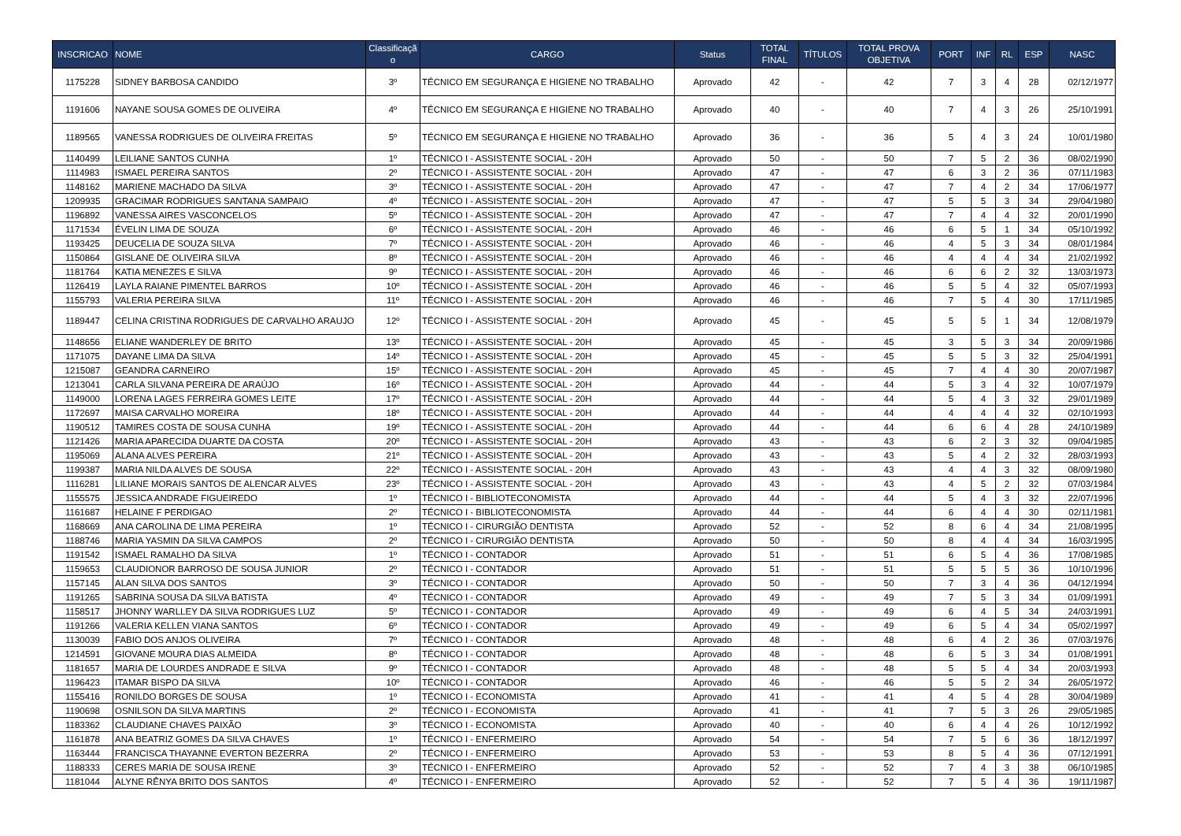| INSCRICAO | NOME | Classificaçã o | CARGO | Status | TOTAL FINAL | TÍTULOS | TOTAL PROVA OBJETIVA | PORT | INF | RL | ESP | NASC |
| --- | --- | --- | --- | --- | --- | --- | --- | --- | --- | --- | --- | --- |
| 1175228 | SIDNEY BARBOSA CANDIDO | 3º | TÉCNICO EM SEGURANÇA E HIGIENE NO TRABALHO | Aprovado | 42 | - | 42 | 7 | 3 | 4 | 28 | 02/12/1977 |
| 1191606 | NAYANE SOUSA GOMES DE OLIVEIRA | 4º | TÉCNICO EM SEGURANÇA E HIGIENE NO TRABALHO | Aprovado | 40 | - | 40 | 7 | 4 | 3 | 26 | 25/10/1991 |
| 1189565 | VANESSA RODRIGUES DE OLIVEIRA FREITAS | 5º | TÉCNICO EM SEGURANÇA E HIGIENE NO TRABALHO | Aprovado | 36 | - | 36 | 5 | 4 | 3 | 24 | 10/01/1980 |
| 1140499 | LEILIANE SANTOS CUNHA | 1º | TÉCNICO I - ASSISTENTE SOCIAL - 20H | Aprovado | 50 | - | 50 | 7 | 5 | 2 | 36 | 08/02/1990 |
| 1114983 | ISMAEL PEREIRA SANTOS | 2º | TÉCNICO I - ASSISTENTE SOCIAL - 20H | Aprovado | 47 | - | 47 | 6 | 3 | 2 | 36 | 07/11/1983 |
| 1148162 | MARIENE MACHADO DA SILVA | 3º | TÉCNICO I - ASSISTENTE SOCIAL - 20H | Aprovado | 47 | - | 47 | 7 | 4 | 2 | 34 | 17/06/1977 |
| 1209935 | GRACIMAR RODRIGUES SANTANA SAMPAIO | 4º | TÉCNICO I - ASSISTENTE SOCIAL - 20H | Aprovado | 47 | - | 47 | 5 | 5 | 3 | 34 | 29/04/1980 |
| 1196892 | VANESSA AIRES VASCONCELOS | 5º | TÉCNICO I - ASSISTENTE SOCIAL - 20H | Aprovado | 47 | - | 47 | 7 | 4 | 4 | 32 | 20/01/1990 |
| 1171534 | ÉVELIN LIMA DE SOUZA | 6º | TÉCNICO I - ASSISTENTE SOCIAL - 20H | Aprovado | 46 | - | 46 | 6 | 5 | 1 | 34 | 05/10/1992 |
| 1193425 | DEUCELIA DE SOUZA SILVA | 7º | TÉCNICO I - ASSISTENTE SOCIAL - 20H | Aprovado | 46 | - | 46 | 4 | 5 | 3 | 34 | 08/01/1984 |
| 1150864 | GISLANE DE OLIVEIRA SILVA | 8º | TÉCNICO I - ASSISTENTE SOCIAL - 20H | Aprovado | 46 | - | 46 | 4 | 4 | 4 | 34 | 21/02/1992 |
| 1181764 | KATIA MENEZES E SILVA | 9º | TÉCNICO I - ASSISTENTE SOCIAL - 20H | Aprovado | 46 | - | 46 | 6 | 6 | 2 | 32 | 13/03/1973 |
| 1126419 | LAYLA RAIANE PIMENTEL BARROS | 10º | TÉCNICO I - ASSISTENTE SOCIAL - 20H | Aprovado | 46 | - | 46 | 5 | 5 | 4 | 32 | 05/07/1993 |
| 1155793 | VALERIA PEREIRA SILVA | 11º | TÉCNICO I - ASSISTENTE SOCIAL - 20H | Aprovado | 46 | - | 46 | 7 | 5 | 4 | 30 | 17/11/1985 |
| 1189447 | CELINA CRISTINA RODRIGUES DE CARVALHO ARAUJO | 12º | TÉCNICO I - ASSISTENTE SOCIAL - 20H | Aprovado | 45 | - | 45 | 5 | 5 | 1 | 34 | 12/08/1979 |
| 1148656 | ELIANE WANDERLEY DE BRITO | 13º | TÉCNICO I - ASSISTENTE SOCIAL - 20H | Aprovado | 45 | - | 45 | 3 | 5 | 3 | 34 | 20/09/1986 |
| 1171075 | DAYANE LIMA DA SILVA | 14º | TÉCNICO I - ASSISTENTE SOCIAL - 20H | Aprovado | 45 | - | 45 | 5 | 5 | 3 | 32 | 25/04/1991 |
| 1215087 | GEANDRA CARNEIRO | 15º | TÉCNICO I - ASSISTENTE SOCIAL - 20H | Aprovado | 45 | - | 45 | 7 | 4 | 4 | 30 | 20/07/1987 |
| 1213041 | CARLA SILVANA PEREIRA DE ARAÚJO | 16º | TÉCNICO I - ASSISTENTE SOCIAL - 20H | Aprovado | 44 | - | 44 | 5 | 3 | 4 | 32 | 10/07/1979 |
| 1149000 | LORENA LAGES FERREIRA GOMES LEITE | 17º | TÉCNICO I - ASSISTENTE SOCIAL - 20H | Aprovado | 44 | - | 44 | 5 | 4 | 3 | 32 | 29/01/1989 |
| 1172697 | MAISA CARVALHO MOREIRA | 18º | TÉCNICO I - ASSISTENTE SOCIAL - 20H | Aprovado | 44 | - | 44 | 4 | 4 | 4 | 32 | 02/10/1993 |
| 1190512 | TAMIRES COSTA DE SOUSA CUNHA | 19º | TÉCNICO I - ASSISTENTE SOCIAL - 20H | Aprovado | 44 | - | 44 | 6 | 6 | 4 | 28 | 24/10/1989 |
| 1121426 | MARIA APARECIDA DUARTE DA COSTA | 20º | TÉCNICO I - ASSISTENTE SOCIAL - 20H | Aprovado | 43 | - | 43 | 6 | 2 | 3 | 32 | 09/04/1985 |
| 1195069 | ALANA ALVES PEREIRA | 21º | TÉCNICO I - ASSISTENTE SOCIAL - 20H | Aprovado | 43 | - | 43 | 5 | 4 | 2 | 32 | 28/03/1993 |
| 1199387 | MARIA NILDA ALVES DE SOUSA | 22º | TÉCNICO I - ASSISTENTE SOCIAL - 20H | Aprovado | 43 | - | 43 | 4 | 4 | 3 | 32 | 08/09/1980 |
| 1116281 | LILIANE MORAIS SANTOS DE ALENCAR ALVES | 23º | TÉCNICO I - ASSISTENTE SOCIAL - 20H | Aprovado | 43 | - | 43 | 4 | 5 | 2 | 32 | 07/03/1984 |
| 1155575 | JESSICA ANDRADE FIGUEIREDO | 1º | TÉCNICO I - BIBLIOTECONOMISTA | Aprovado | 44 | - | 44 | 5 | 4 | 3 | 32 | 22/07/1996 |
| 1161687 | HELAINE F PERDIGAO | 2º | TÉCNICO I - BIBLIOTECONOMISTA | Aprovado | 44 | - | 44 | 6 | 4 | 4 | 30 | 02/11/1981 |
| 1168669 | ANA CAROLINA DE LIMA PEREIRA | 1º | TÉCNICO I - CIRURGIÃO DENTISTA | Aprovado | 52 | - | 52 | 8 | 6 | 4 | 34 | 21/08/1995 |
| 1188746 | MARIA YASMIN DA SILVA CAMPOS | 2º | TÉCNICO I - CIRURGIÃO DENTISTA | Aprovado | 50 | - | 50 | 8 | 4 | 4 | 34 | 16/03/1995 |
| 1191542 | ISMAEL RAMALHO DA SILVA | 1º | TÉCNICO I - CONTADOR | Aprovado | 51 | - | 51 | 6 | 5 | 4 | 36 | 17/08/1985 |
| 1159653 | CLAUDIONOR BARROSO DE SOUSA JUNIOR | 2º | TÉCNICO I - CONTADOR | Aprovado | 51 | - | 51 | 5 | 5 | 5 | 36 | 10/10/1996 |
| 1157145 | ALAN SILVA DOS SANTOS | 3º | TÉCNICO I - CONTADOR | Aprovado | 50 | - | 50 | 7 | 3 | 4 | 36 | 04/12/1994 |
| 1191265 | SABRINA SOUSA DA SILVA BATISTA | 4º | TÉCNICO I - CONTADOR | Aprovado | 49 | - | 49 | 7 | 5 | 3 | 34 | 01/09/1991 |
| 1158517 | JHONNY WARLLEY DA SILVA RODRIGUES LUZ | 5º | TÉCNICO I - CONTADOR | Aprovado | 49 | - | 49 | 6 | 4 | 5 | 34 | 24/03/1991 |
| 1191266 | VALERIA KELLEN VIANA SANTOS | 6º | TÉCNICO I - CONTADOR | Aprovado | 49 | - | 49 | 6 | 5 | 4 | 34 | 05/02/1997 |
| 1130039 | FABIO DOS ANJOS OLIVEIRA | 7º | TÉCNICO I - CONTADOR | Aprovado | 48 | - | 48 | 6 | 4 | 2 | 36 | 07/03/1976 |
| 1214591 | GIOVANE MOURA DIAS ALMEIDA | 8º | TÉCNICO I - CONTADOR | Aprovado | 48 | - | 48 | 6 | 5 | 3 | 34 | 01/08/1991 |
| 1181657 | MARIA DE LOURDES ANDRADE E SILVA | 9º | TÉCNICO I - CONTADOR | Aprovado | 48 | - | 48 | 5 | 5 | 4 | 34 | 20/03/1993 |
| 1196423 | ITAMAR BISPO DA SILVA | 10º | TÉCNICO I - CONTADOR | Aprovado | 46 | - | 46 | 5 | 5 | 2 | 34 | 26/05/1972 |
| 1155416 | RONILDO BORGES DE SOUSA | 1º | TÉCNICO I - ECONOMISTA | Aprovado | 41 | - | 41 | 4 | 5 | 4 | 28 | 30/04/1989 |
| 1190698 | OSNILSON DA SILVA MARTINS | 2º | TÉCNICO I - ECONOMISTA | Aprovado | 41 | - | 41 | 7 | 5 | 3 | 26 | 29/05/1985 |
| 1183362 | CLAUDIANE CHAVES PAIXÃO | 3º | TÉCNICO I - ECONOMISTA | Aprovado | 40 | - | 40 | 6 | 4 | 4 | 26 | 10/12/1992 |
| 1161878 | ANA BEATRIZ GOMES DA SILVA CHAVES | 1º | TÉCNICO I - ENFERMEIRO | Aprovado | 54 | - | 54 | 7 | 5 | 6 | 36 | 18/12/1997 |
| 1163444 | FRANCISCA THAYANNE EVERTON BEZERRA | 2º | TÉCNICO I - ENFERMEIRO | Aprovado | 53 | - | 53 | 8 | 5 | 4 | 36 | 07/12/1991 |
| 1188333 | CERES MARIA DE SOUSA IRENE | 3º | TÉCNICO I - ENFERMEIRO | Aprovado | 52 | - | 52 | 7 | 4 | 3 | 38 | 06/10/1985 |
| 1181044 | ALYNE RÊNYA BRITO DOS SANTOS | 4º | TÉCNICO I - ENFERMEIRO | Aprovado | 52 | - | 52 | 7 | 5 | 4 | 36 | 19/11/1987 |